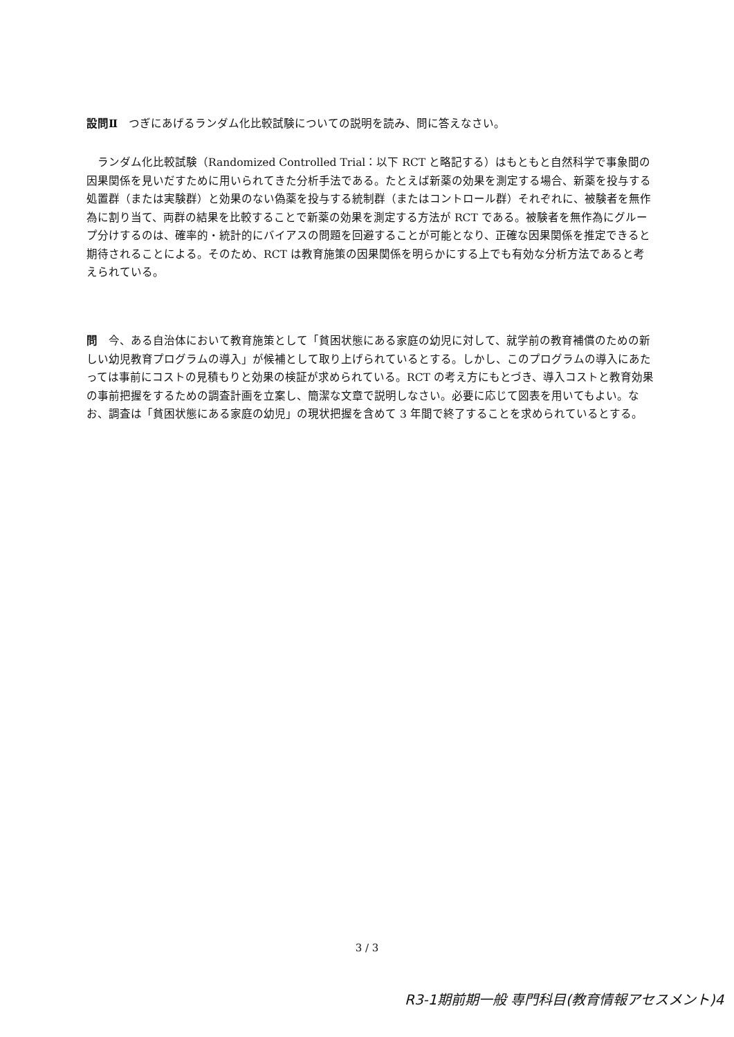設問Ⅱ　つぎにあげるランダム化比較試験についての説明を読み、問に答えなさい。
　ランダム化比較試験（Randomized Controlled Trial：以下 RCT と略記する）はもともと自然科学で事象間の因果関係を見いだすために用いられてきた分析手法である。たとえば新薬の効果を測定する場合、新薬を投与する処置群（または実験群）と効果のない偽薬を投与する統制群（またはコントロール群）それぞれに、被験者を無作為に割り当て、両群の結果を比較することで新薬の効果を測定する方法が RCT である。被験者を無作為にグループ分けするのは、確率的・統計的にバイアスの問題を回避することが可能となり、正確な因果関係を推定できると期待されることによる。そのため、RCT は教育施策の因果関係を明らかにする上でも有効な分析方法であると考えられている。
問　今、ある自治体において教育施策として「貧困状態にある家庭の幼児に対して、就学前の教育補償のための新しい幼児教育プログラムの導入」が候補として取り上げられているとする。しかし、このプログラムの導入にあたっては事前にコストの見積もりと効果の検証が求められている。RCT の考え方にもとづき、導入コストと教育効果の事前把握をするための調査計画を立案し、簡潔な文章で説明しなさい。必要に応じて図表を用いてもよい。なお、調査は「貧困状態にある家庭の幼児」の現状把握を含めて 3 年間で終了することを求められているとする。
3 / 3
R3-1期前期一般 専門科目(教育情報アセスメント)4